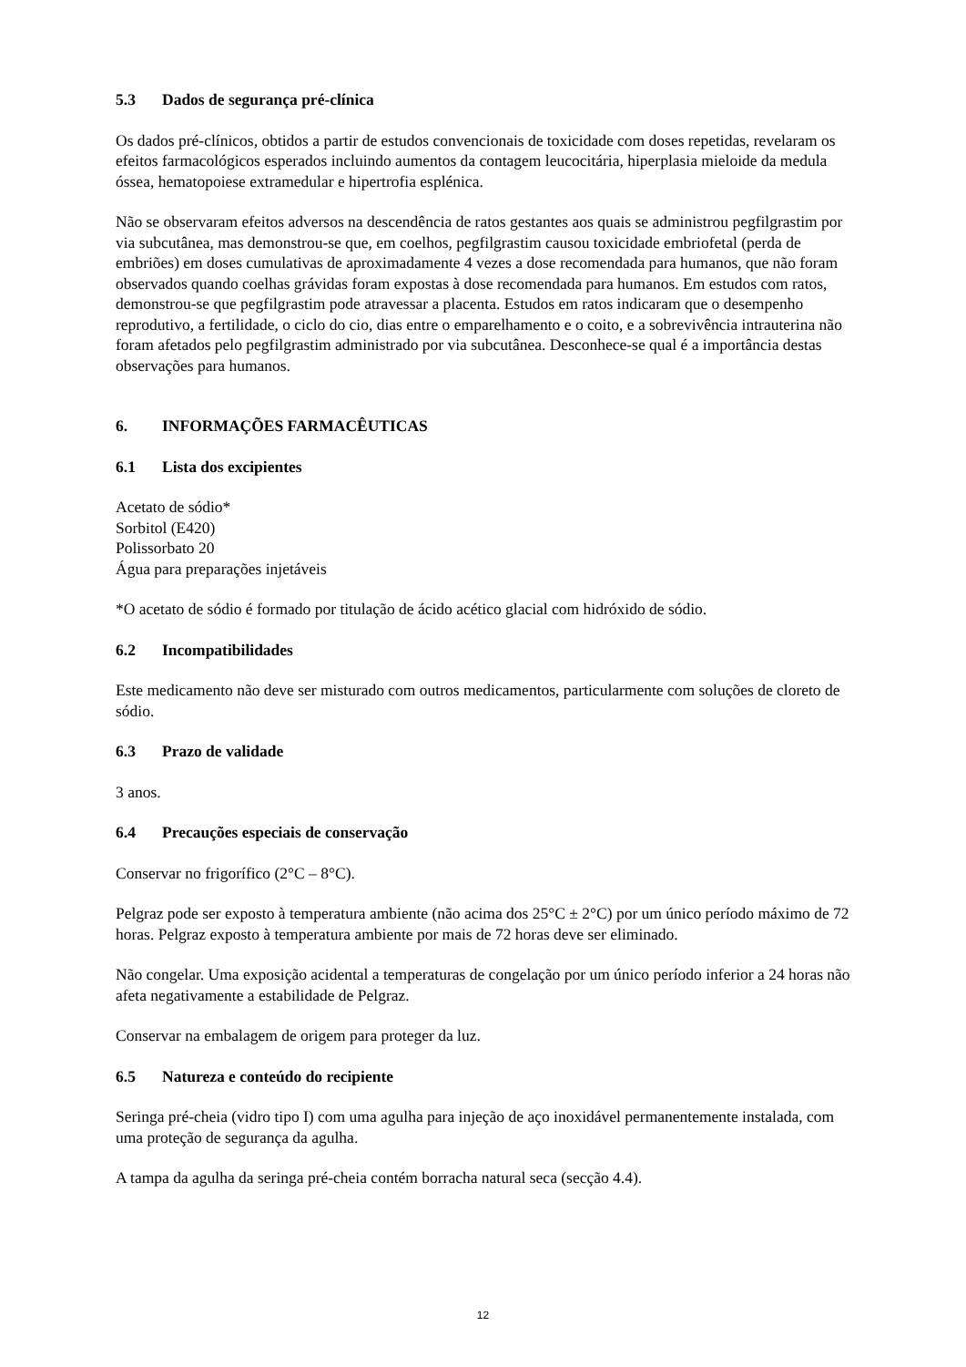5.3 Dados de segurança pré-clínica
Os dados pré-clínicos, obtidos a partir de estudos convencionais de toxicidade com doses repetidas, revelaram os efeitos farmacológicos esperados incluindo aumentos da contagem leucocitária, hiperplasia mieloide da medula óssea, hematopoiese extramedular e hipertrofia esplénica.
Não se observaram efeitos adversos na descendência de ratos gestantes aos quais se administrou pegfilgrastim por via subcutânea, mas demonstrou-se que, em coelhos, pegfilgrastim causou toxicidade embriofetal (perda de embriões) em doses cumulativas de aproximadamente 4 vezes a dose recomendada para humanos, que não foram observados quando coelhas grávidas foram expostas à dose recomendada para humanos. Em estudos com ratos, demonstrou-se que pegfilgrastim pode atravessar a placenta. Estudos em ratos indicaram que o desempenho reprodutivo, a fertilidade, o ciclo do cio, dias entre o emparelhamento e o coito, e a sobrevivência intrauterina não foram afetados pelo pegfilgrastim administrado por via subcutânea. Desconhece-se qual é a importância destas observações para humanos.
6. INFORMAÇÕES FARMACÊUTICAS
6.1 Lista dos excipientes
Acetato de sódio*
Sorbitol (E420)
Polissorbato 20
Água para preparações injetáveis
*O acetato de sódio é formado por titulação de ácido acético glacial com hidróxido de sódio.
6.2 Incompatibilidades
Este medicamento não deve ser misturado com outros medicamentos, particularmente com soluções de cloreto de sódio.
6.3 Prazo de validade
3 anos.
6.4 Precauções especiais de conservação
Conservar no frigorífico (2°C – 8°C).
Pelgraz pode ser exposto à temperatura ambiente (não acima dos 25°C ± 2°C) por um único período máximo de 72 horas. Pelgraz exposto à temperatura ambiente por mais de 72 horas deve ser eliminado.
Não congelar. Uma exposição acidental a temperaturas de congelação por um único período inferior a 24 horas não afeta negativamente a estabilidade de Pelgraz.
Conservar na embalagem de origem para proteger da luz.
6.5 Natureza e conteúdo do recipiente
Seringa pré-cheia (vidro tipo I) com uma agulha para injeção de aço inoxidável permanentemente instalada, com uma proteção de segurança da agulha.
A tampa da agulha da seringa pré-cheia contém borracha natural seca (secção 4.4).
12